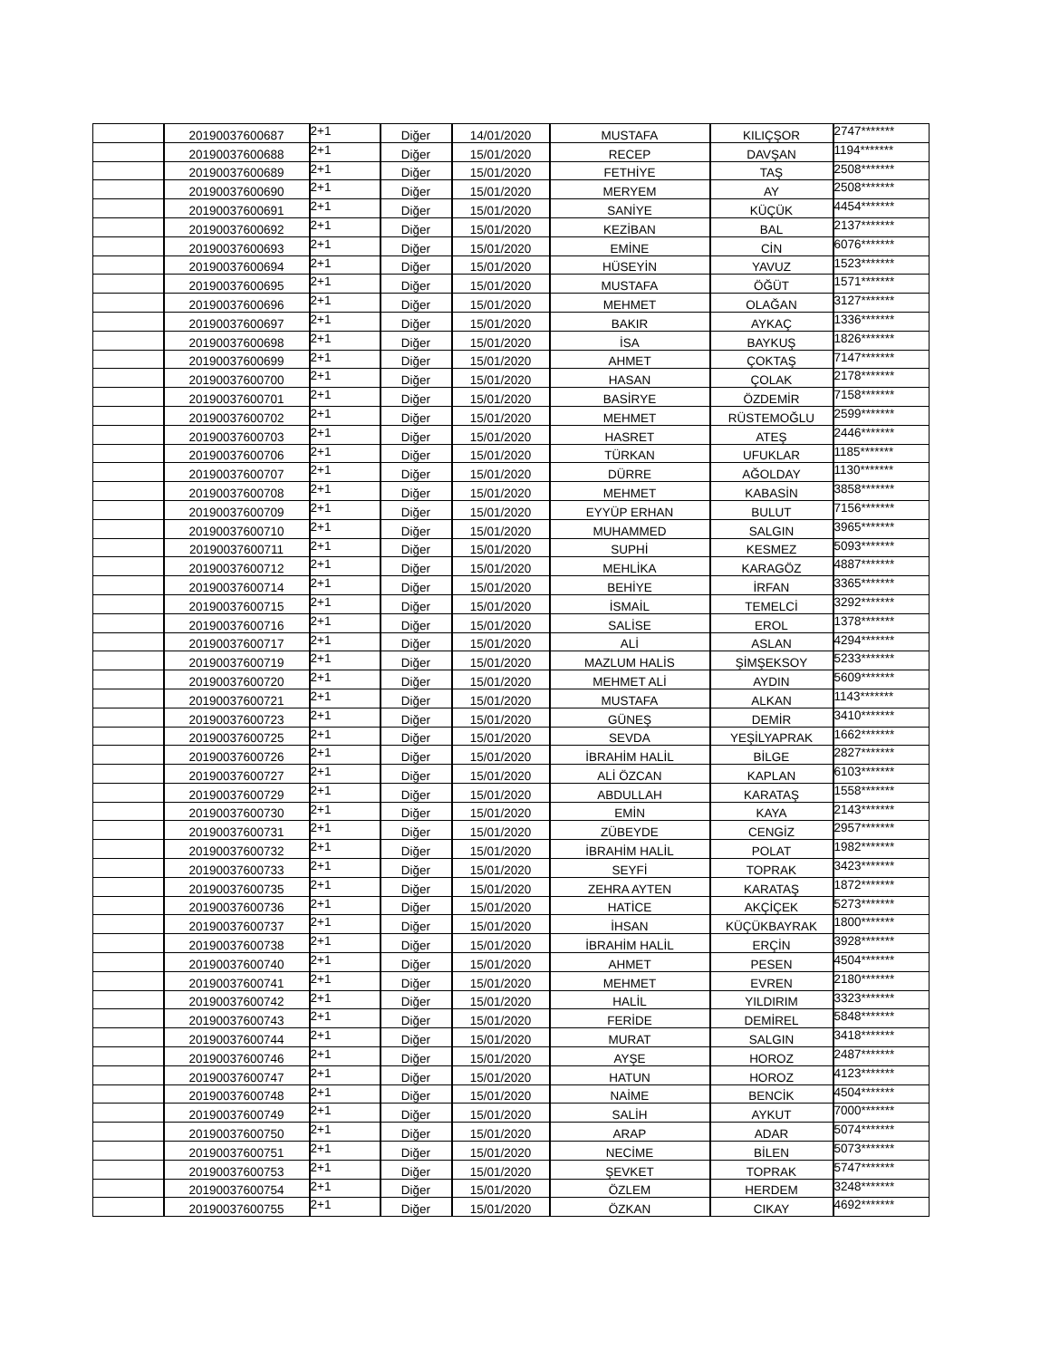| | 20190037600687 | 2+1 | Diğer | 14/01/2020 | MUSTAFA | KILIÇŞOR | 2747******* |
| | 20190037600688 | 2+1 | Diğer | 15/01/2020 | RECEP | DAVŞAN | 1194******* |
| | 20190037600689 | 2+1 | Diğer | 15/01/2020 | FETHİYE | TAŞ | 2508******* |
| | 20190037600690 | 2+1 | Diğer | 15/01/2020 | MERYEM | AY | 2508******* |
| | 20190037600691 | 2+1 | Diğer | 15/01/2020 | SANİYE | KÜÇÜK | 4454******* |
| | 20190037600692 | 2+1 | Diğer | 15/01/2020 | KEZİBAN | BAL | 2137******* |
| | 20190037600693 | 2+1 | Diğer | 15/01/2020 | EMİNE | CİN | 6076******* |
| | 20190037600694 | 2+1 | Diğer | 15/01/2020 | HÜSEYİN | YAVUZ | 1523******* |
| | 20190037600695 | 2+1 | Diğer | 15/01/2020 | MUSTAFA | ÖĞÜT | 1571******* |
| | 20190037600696 | 2+1 | Diğer | 15/01/2020 | MEHMET | OLAĞAN | 3127******* |
| | 20190037600697 | 2+1 | Diğer | 15/01/2020 | BAKIR | AYKAÇ | 1336******* |
| | 20190037600698 | 2+1 | Diğer | 15/01/2020 | İSA | BAYKUŞ | 1826******* |
| | 20190037600699 | 2+1 | Diğer | 15/01/2020 | AHMET | ÇOKTAŞ | 7147******* |
| | 20190037600700 | 2+1 | Diğer | 15/01/2020 | HASAN | ÇOLAK | 2178******* |
| | 20190037600701 | 2+1 | Diğer | 15/01/2020 | BASİRYE | ÖZDEMİR | 7158******* |
| | 20190037600702 | 2+1 | Diğer | 15/01/2020 | MEHMET | RÜSTEMOĞLU | 2599******* |
| | 20190037600703 | 2+1 | Diğer | 15/01/2020 | HASRET | ATEŞ | 2446******* |
| | 20190037600706 | 2+1 | Diğer | 15/01/2020 | TÜRKAN | UFUKLAR | 1185******* |
| | 20190037600707 | 2+1 | Diğer | 15/01/2020 | DÜRRE | AĞOLDAY | 1130******* |
| | 20190037600708 | 2+1 | Diğer | 15/01/2020 | MEHMET | KABASİN | 3858******* |
| | 20190037600709 | 2+1 | Diğer | 15/01/2020 | EYYÜP ERHAN | BULUT | 7156******* |
| | 20190037600710 | 2+1 | Diğer | 15/01/2020 | MUHAMMED | SALGIN | 3965******* |
| | 20190037600711 | 2+1 | Diğer | 15/01/2020 | SUPHİ | KESMEZ | 5093******* |
| | 20190037600712 | 2+1 | Diğer | 15/01/2020 | MEHLİKA | KARAGÖZ | 4887******* |
| | 20190037600714 | 2+1 | Diğer | 15/01/2020 | BEHİYE | İRFAN | 3365******* |
| | 20190037600715 | 2+1 | Diğer | 15/01/2020 | İSMAİL | TEMELCİ | 3292******* |
| | 20190037600716 | 2+1 | Diğer | 15/01/2020 | SALİSE | EROL | 1378******* |
| | 20190037600717 | 2+1 | Diğer | 15/01/2020 | ALİ | ASLAN | 4294******* |
| | 20190037600719 | 2+1 | Diğer | 15/01/2020 | MAZLUM HALİS | ŞİMŞEKSOY | 5233******* |
| | 20190037600720 | 2+1 | Diğer | 15/01/2020 | MEHMET ALİ | AYDIN | 5609******* |
| | 20190037600721 | 2+1 | Diğer | 15/01/2020 | MUSTAFA | ALKAN | 1143******* |
| | 20190037600723 | 2+1 | Diğer | 15/01/2020 | GÜNEŞ | DEMİR | 3410******* |
| | 20190037600725 | 2+1 | Diğer | 15/01/2020 | SEVDA | YEŞİLYAPRAK | 1662******* |
| | 20190037600726 | 2+1 | Diğer | 15/01/2020 | İBRAHİM HALİL | BİLGE | 2827******* |
| | 20190037600727 | 2+1 | Diğer | 15/01/2020 | ALİ ÖZCAN | KAPLAN | 6103******* |
| | 20190037600729 | 2+1 | Diğer | 15/01/2020 | ABDULLAH | KARATAŞ | 1558******* |
| | 20190037600730 | 2+1 | Diğer | 15/01/2020 | EMİN | KAYA | 2143******* |
| | 20190037600731 | 2+1 | Diğer | 15/01/2020 | ZÜBEYDE | CENGİZ | 2957******* |
| | 20190037600732 | 2+1 | Diğer | 15/01/2020 | İBRAHİM HALİL | POLAT | 1982******* |
| | 20190037600733 | 2+1 | Diğer | 15/01/2020 | SEYFİ | TOPRAK | 3423******* |
| | 20190037600735 | 2+1 | Diğer | 15/01/2020 | ZEHRA AYTEN | KARATAŞ | 1872******* |
| | 20190037600736 | 2+1 | Diğer | 15/01/2020 | HATİCE | AKÇİÇEK | 5273******* |
| | 20190037600737 | 2+1 | Diğer | 15/01/2020 | İHSAN | KÜÇÜKBAYRAK | 1800******* |
| | 20190037600738 | 2+1 | Diğer | 15/01/2020 | İBRAHİM HALİL | ERÇİN | 3928******* |
| | 20190037600740 | 2+1 | Diğer | 15/01/2020 | AHMET | PESEN | 4504******* |
| | 20190037600741 | 2+1 | Diğer | 15/01/2020 | MEHMET | EVREN | 2180******* |
| | 20190037600742 | 2+1 | Diğer | 15/01/2020 | HALİL | YILDIRIM | 3323******* |
| | 20190037600743 | 2+1 | Diğer | 15/01/2020 | FERİDE | DEMİREL | 5848******* |
| | 20190037600744 | 2+1 | Diğer | 15/01/2020 | MURAT | SALGIN | 3418******* |
| | 20190037600746 | 2+1 | Diğer | 15/01/2020 | AYŞE | HOROZ | 2487******* |
| | 20190037600747 | 2+1 | Diğer | 15/01/2020 | HATUN | HOROZ | 4123******* |
| | 20190037600748 | 2+1 | Diğer | 15/01/2020 | NAİME | BENCİK | 4504******* |
| | 20190037600749 | 2+1 | Diğer | 15/01/2020 | SALİH | AYKUT | 7000******* |
| | 20190037600750 | 2+1 | Diğer | 15/01/2020 | ARAP | ADAR | 5074******* |
| | 20190037600751 | 2+1 | Diğer | 15/01/2020 | NECİME | BİLEN | 5073******* |
| | 20190037600753 | 2+1 | Diğer | 15/01/2020 | ŞEVKET | TOPRAK | 5747******* |
| | 20190037600754 | 2+1 | Diğer | 15/01/2020 | ÖZLEM | HERDEM | 3248******* |
| | 20190037600755 | 2+1 | Diğer | 15/01/2020 | ÖZKAN | CIKAY | 4692******* |